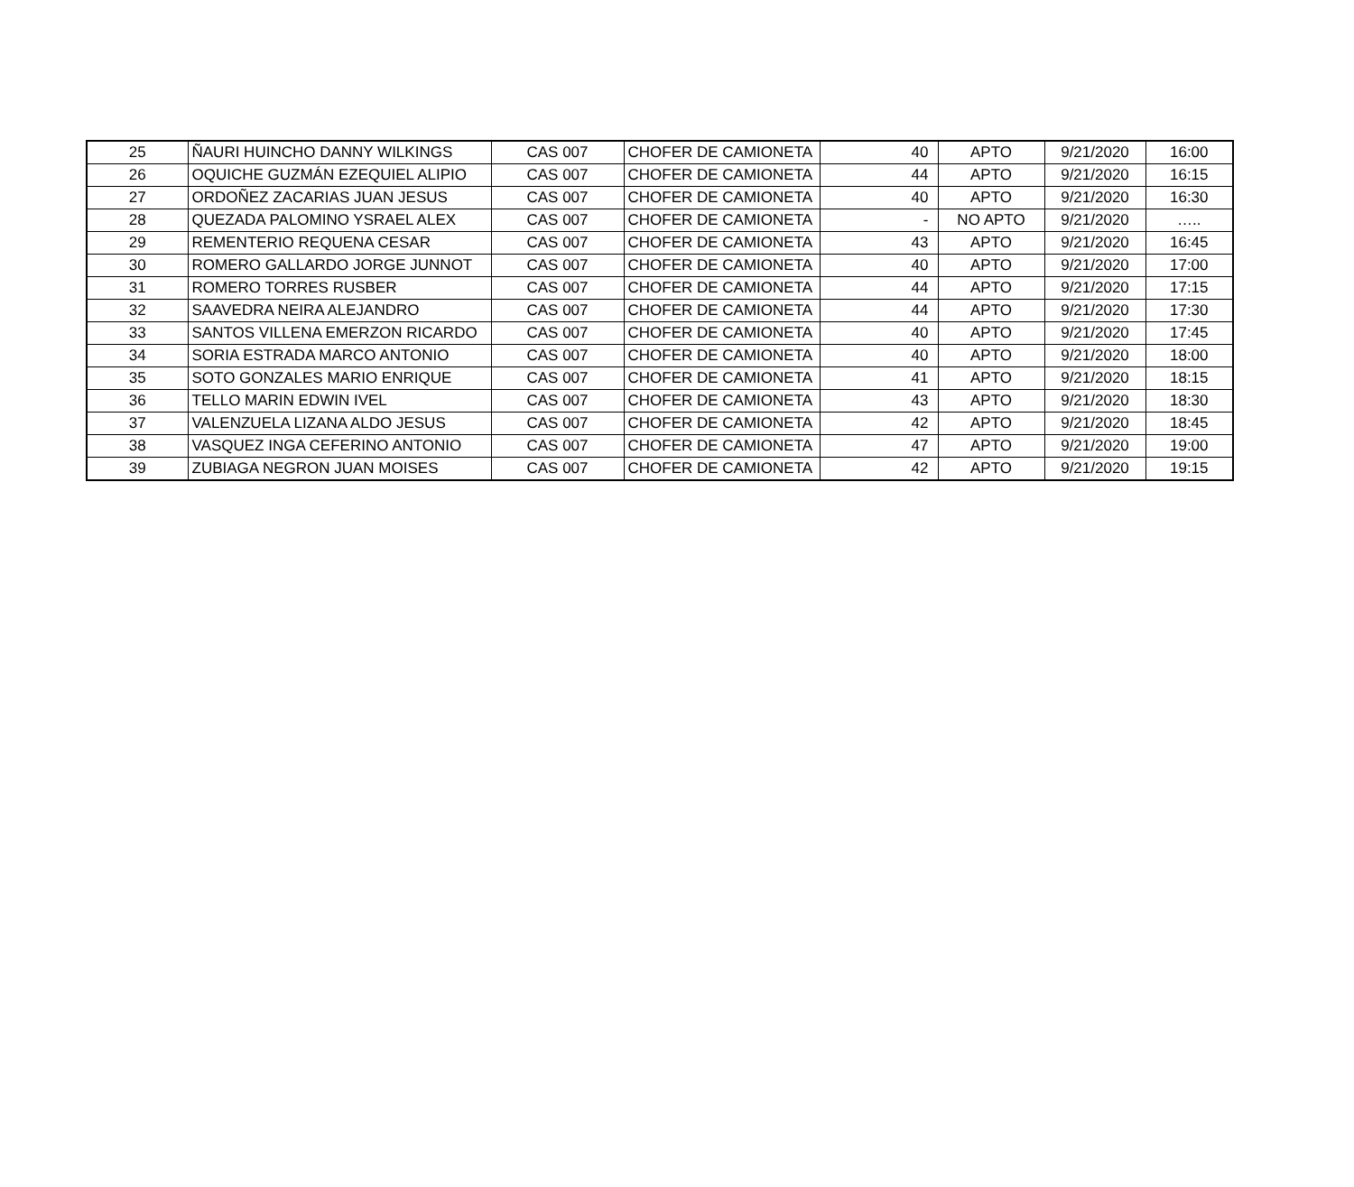| 25 | ÑAURI HUINCHO DANNY WILKINGS | CAS 007 | CHOFER DE CAMIONETA | 40 | APTO | 9/21/2020 | 16:00 |
| 26 | OQUICHE GUZMÁN EZEQUIEL ALIPIO | CAS 007 | CHOFER DE CAMIONETA | 44 | APTO | 9/21/2020 | 16:15 |
| 27 | ORDOÑEZ ZACARIAS JUAN JESUS | CAS 007 | CHOFER DE CAMIONETA | 40 | APTO | 9/21/2020 | 16:30 |
| 28 | QUEZADA PALOMINO YSRAEL ALEX | CAS 007 | CHOFER DE CAMIONETA | - | NO APTO | 9/21/2020 | ….. |
| 29 | REMENTERIO REQUENA CESAR | CAS 007 | CHOFER DE CAMIONETA | 43 | APTO | 9/21/2020 | 16:45 |
| 30 | ROMERO GALLARDO JORGE JUNNOT | CAS 007 | CHOFER DE CAMIONETA | 40 | APTO | 9/21/2020 | 17:00 |
| 31 | ROMERO TORRES RUSBER | CAS 007 | CHOFER DE CAMIONETA | 44 | APTO | 9/21/2020 | 17:15 |
| 32 | SAAVEDRA NEIRA ALEJANDRO | CAS 007 | CHOFER DE CAMIONETA | 44 | APTO | 9/21/2020 | 17:30 |
| 33 | SANTOS VILLENA EMERZON RICARDO | CAS 007 | CHOFER DE CAMIONETA | 40 | APTO | 9/21/2020 | 17:45 |
| 34 | SORIA ESTRADA MARCO ANTONIO | CAS 007 | CHOFER DE CAMIONETA | 40 | APTO | 9/21/2020 | 18:00 |
| 35 | SOTO GONZALES MARIO ENRIQUE | CAS 007 | CHOFER DE CAMIONETA | 41 | APTO | 9/21/2020 | 18:15 |
| 36 | TELLO MARIN EDWIN IVEL | CAS 007 | CHOFER DE CAMIONETA | 43 | APTO | 9/21/2020 | 18:30 |
| 37 | VALENZUELA LIZANA ALDO JESUS | CAS 007 | CHOFER DE CAMIONETA | 42 | APTO | 9/21/2020 | 18:45 |
| 38 | VASQUEZ INGA CEFERINO ANTONIO | CAS 007 | CHOFER DE CAMIONETA | 47 | APTO | 9/21/2020 | 19:00 |
| 39 | ZUBIAGA NEGRON JUAN MOISES | CAS 007 | CHOFER DE CAMIONETA | 42 | APTO | 9/21/2020 | 19:15 |